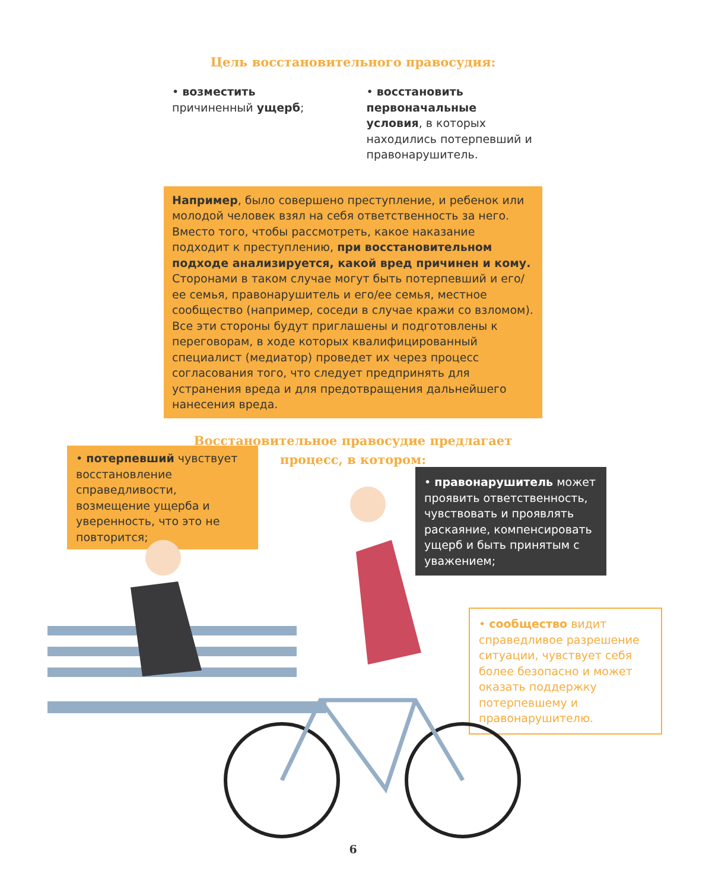Цель восстановительного правосудия:
• возместить причиненный ущерб;
• восстановить первоначальные условия, в которых находились потерпевший и правонарушитель.
Например, было совершено преступление, и ребенок или молодой человек взял на себя ответственность за него. Вместо того, чтобы рассмотреть, какое наказание подходит к преступлению, при восстановительном подходе анализируется, какой вред причинен и кому. Сторонами в таком случае могут быть потерпевший и его/ее семья, правонарушитель и его/ее семья, местное сообщество (например, соседи в случае кражи со взломом). Все эти стороны будут приглашены и подготовлены к переговорам, в ходе которых квалифицированный специалист (медиатор) проведет их через процесс согласования того, что следует предпринять для устранения вреда и для предотвращения дальнейшего нанесения вреда.
Восстановительное правосудие предлагает
процесс, в котором:
• потерпевший чувствует восстановление справедливости, возмещение ущерба и уверенность, что это не повторится;
• правонарушитель может проявить ответственность, чувствовать и проявлять раскаяние, компенсировать ущерб и быть принятым с уважением;
• сообщество видит справедливое разрешение ситуации, чувствует себя более безопасно и может оказать поддержку потерпевшему и правонарушителю.
6